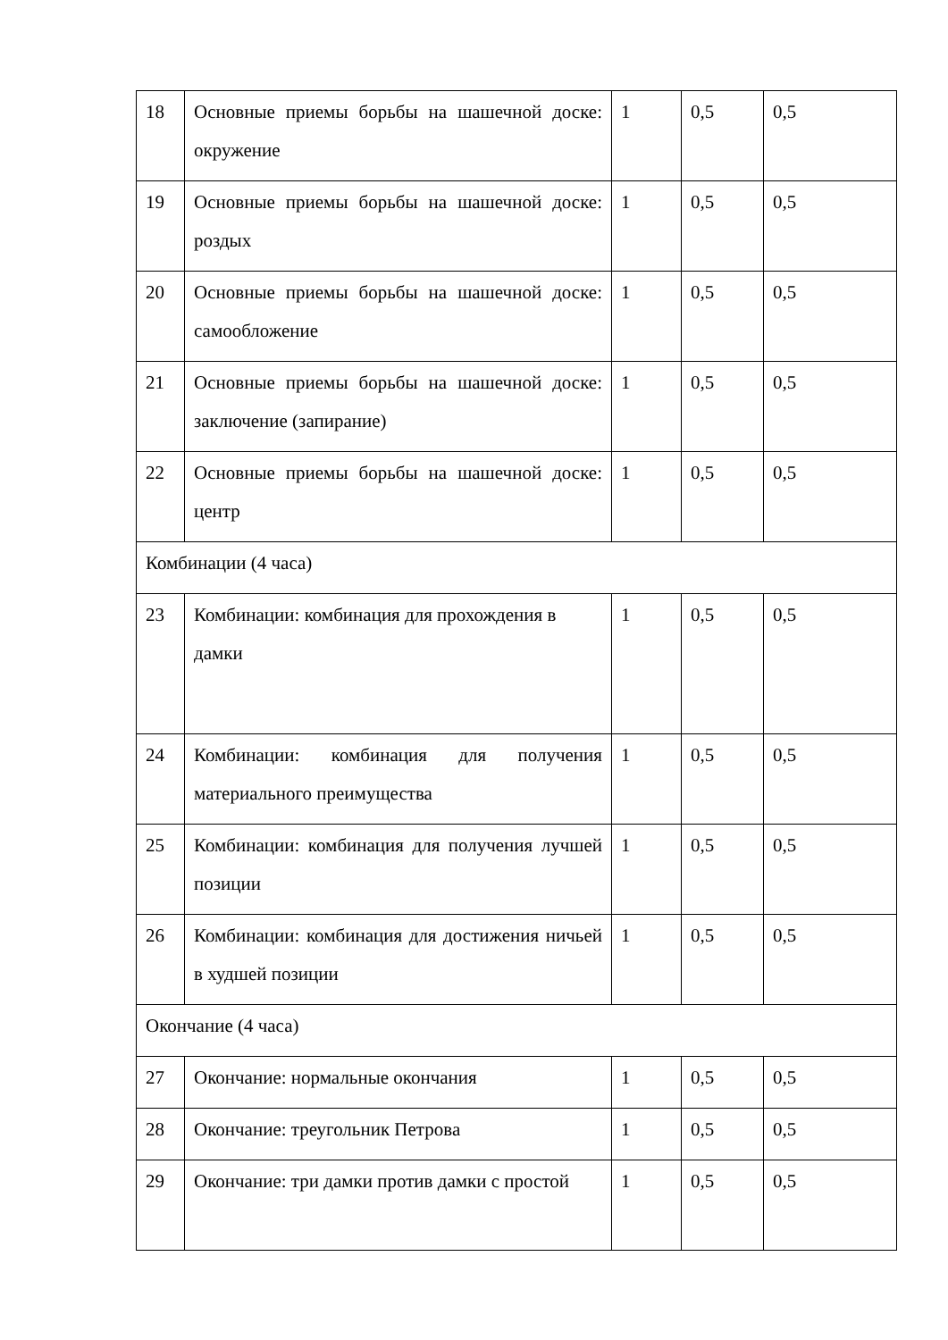| 18 | Основные приемы борьбы на шашечной доске: окружение | 1 | 0,5 | 0,5 |
| 19 | Основные приемы борьбы на шашечной доске: роздых | 1 | 0,5 | 0,5 |
| 20 | Основные приемы борьбы на шашечной доске: самообложение | 1 | 0,5 | 0,5 |
| 21 | Основные приемы борьбы на шашечной доске: заключение (запирание) | 1 | 0,5 | 0,5 |
| 22 | Основные приемы борьбы на шашечной доске: центр | 1 | 0,5 | 0,5 |
| Комбинации (4 часа) | | | | |
| 23 | Комбинации: комбинация для прохождения в дамки | 1 | 0,5 | 0,5 |
| 24 | Комбинации: комбинация для получения материального преимущества | 1 | 0,5 | 0,5 |
| 25 | Комбинации: комбинация для получения лучшей позиции | 1 | 0,5 | 0,5 |
| 26 | Комбинации: комбинация для достижения ничьей в худшей позиции | 1 | 0,5 | 0,5 |
| Окончание (4 часа) | | | | |
| 27 | Окончание: нормальные окончания | 1 | 0,5 | 0,5 |
| 28 | Окончание: треугольник Петрова | 1 | 0,5 | 0,5 |
| 29 | Окончание: три дамки против дамки с простой | 1 | 0,5 | 0,5 |